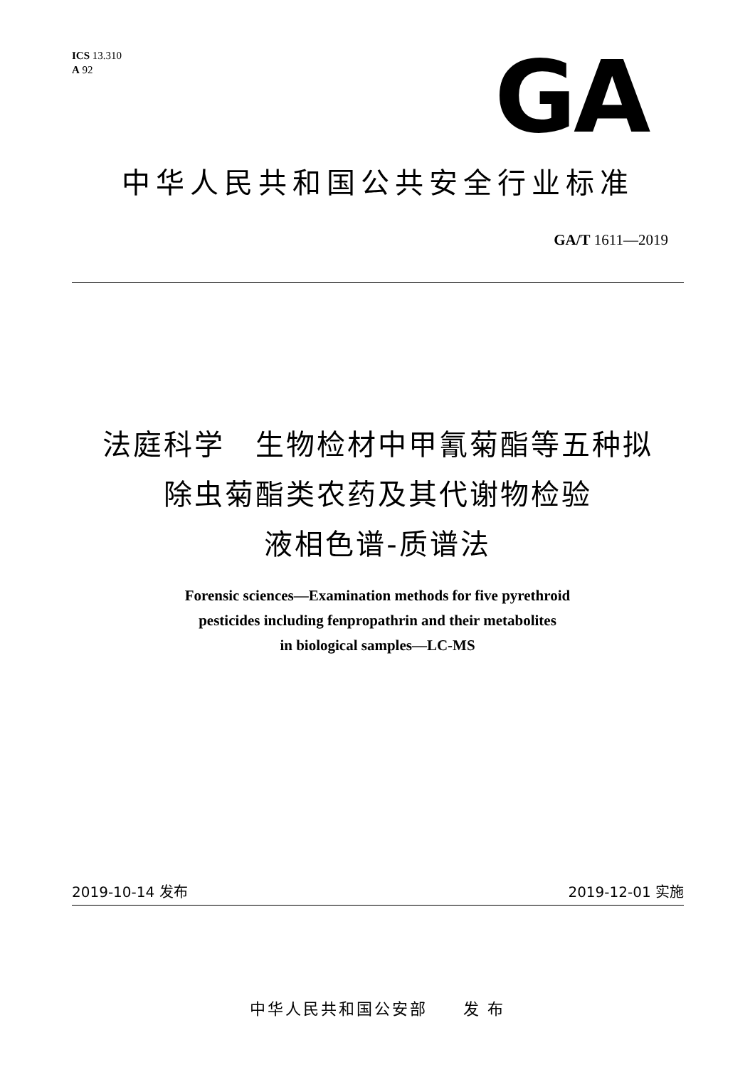ICS 13.310
A 92
GA
中华人民共和国公共安全行业标准
GA/T 1611—2019
法庭科学　生物检材中甲氰菊酯等五种拟
除虫菊酯类农药及其代谢物检验
液相色谱-质谱法
Forensic sciences—Examination methods for five pyrethroid
pesticides including fenpropathrin and their metabolites
in biological samples—LC-MS
2019-10-14 发布 2019-12-01 实施
中华人民共和国公安部　　发 布